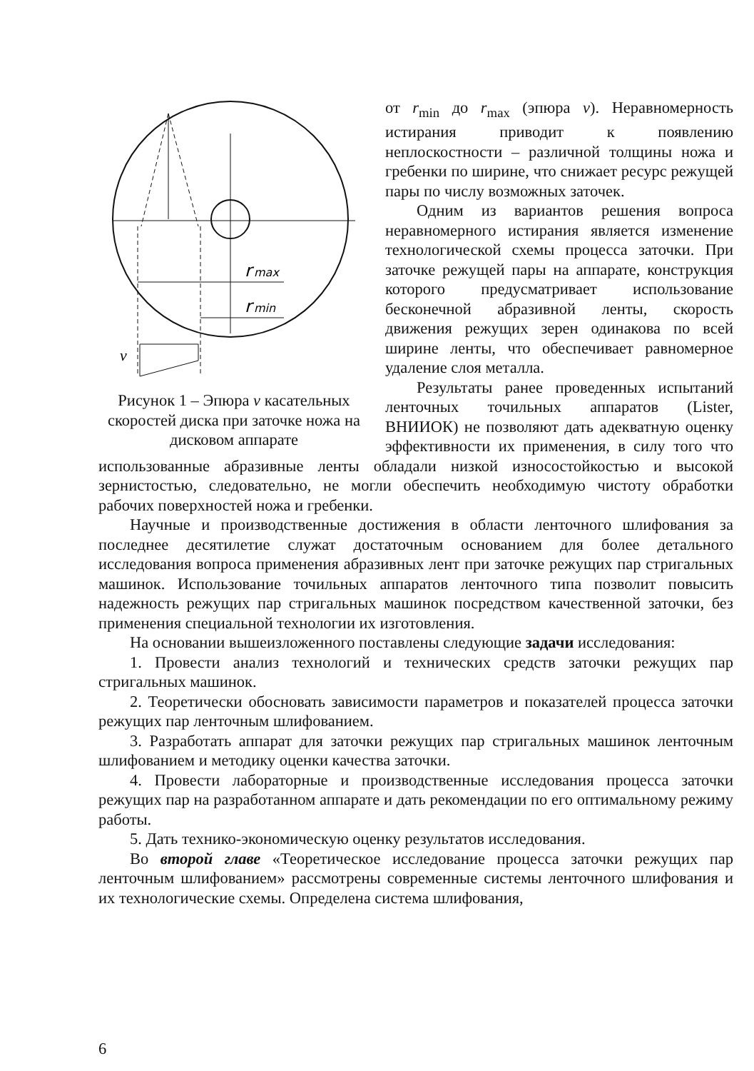r
max
r
min
v
Рисунок 1 – Эпюра v касательных скоростей диска при заточке ножа на дисковом аппарате
от r<sub>min</sub> до r<sub>max</sub> (эпюра v). Неравномерность истирания приводит к появлению неплоскостности – различной толщины ножа и гребенки по ширине, что снижает ресурс режущей пары по числу возможных заточек.
Одним из вариантов решения вопроса неравномерного истирания является изменение технологической схемы процесса заточки. При заточке режущей пары на аппарате, конструкция которого предусматривает использование бесконечной абразивной ленты, скорость движения режущих зерен одинакова по всей ширине ленты, что обеспечивает равномерное удаление слоя металла.
Результаты ранее проведенных испытаний ленточных точильных аппаратов (Lister, ВНИИОК) не позволяют дать адекватную оценку эффективности их применения, в силу того что использованные абразивные ленты обладали низкой износостойкостью и высокой зернистостью, следовательно, не могли обеспечить необходимую чистоту обработки рабочих поверхностей ножа и гребенки.
Научные и производственные достижения в области ленточного шлифования за последнее десятилетие служат достаточным основанием для более детального исследования вопроса применения абразивных лент при заточке режущих пар стригальных машинок. Использование точильных аппаратов ленточного типа позволит повысить надежность режущих пар стригальных машинок посредством качественной заточки, без применения специальной технологии их изготовления.
На основании вышеизложенного поставлены следующие задачи исследования:
1. Провести анализ технологий и технических средств заточки режущих пар стригальных машинок.
2. Теоретически обосновать зависимости параметров и показателей процесса заточки режущих пар ленточным шлифованием.
3. Разработать аппарат для заточки режущих пар стригальных машинок ленточным шлифованием и методику оценки качества заточки.
4. Провести лабораторные и производственные исследования процесса заточки режущих пар на разработанном аппарате и дать рекомендации по его оптимальному режиму работы.
5. Дать технико-экономическую оценку результатов исследования.
Во второй главе «Теоретическое исследование процесса заточки режущих пар ленточным шлифованием» рассмотрены современные системы ленточного шлифования и их технологические схемы. Определена система шлифования,
6